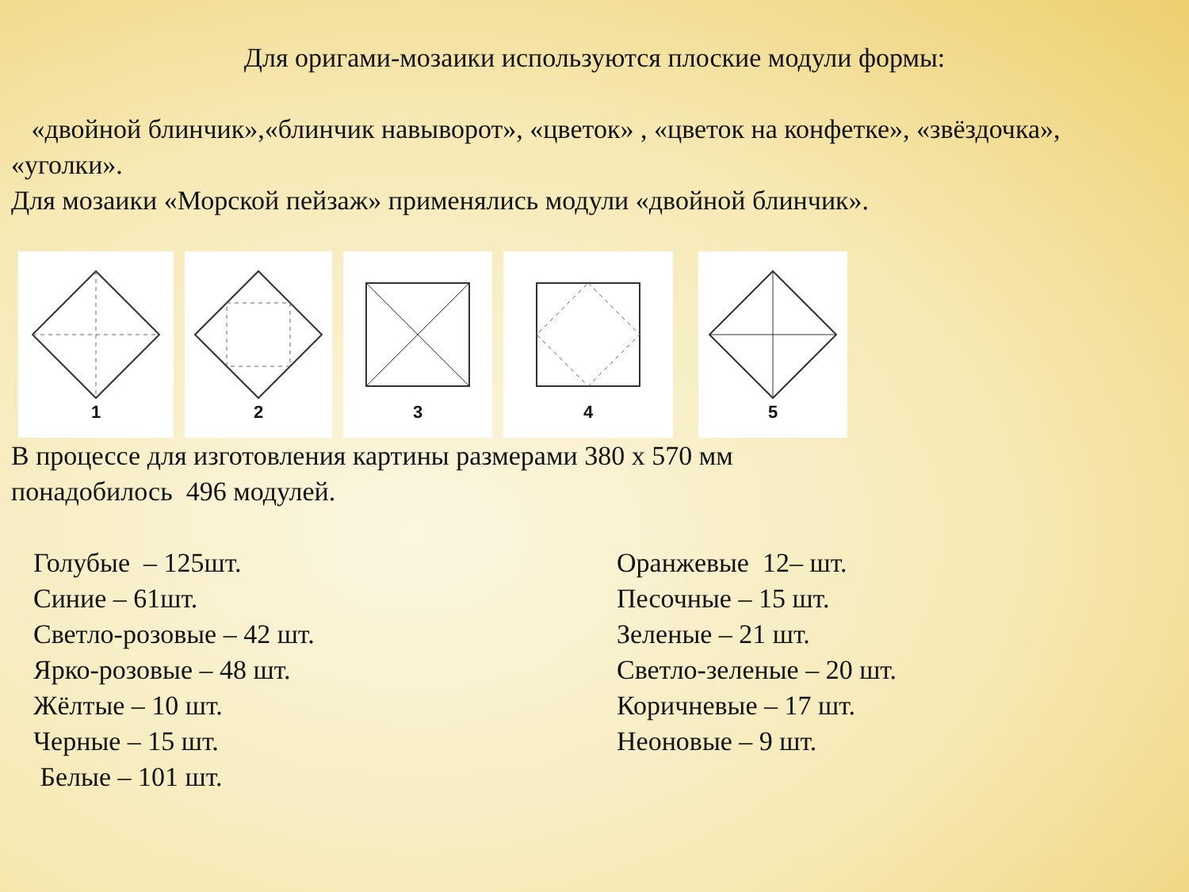Для оригами-мозаики используются плоские модули формы:
«двойной блинчик»,«блинчик навыворот», «цветок» , «цветок на конфетке», «звёздочка», «уголки».
Для мозаики «Морской пейзаж» применялись модули «двойной блинчик».
1 2 3 4 5
В процессе для изготовления картины размерами 380 х 570 мм
понадобилось 496 модулей.
Голубые – 125шт.
Синие – 61шт.
Светло-розовые – 42 шт.
Ярко-розовые – 48 шт.
Жёлтые – 10 шт.
Черные – 15 шт.
Белые – 101 шт.
Оранжевые 12– шт.
Песочные – 15 шт.
Зеленые – 21 шт.
Светло-зеленые – 20 шт.
Коричневые – 17 шт.
Неоновые – 9 шт.